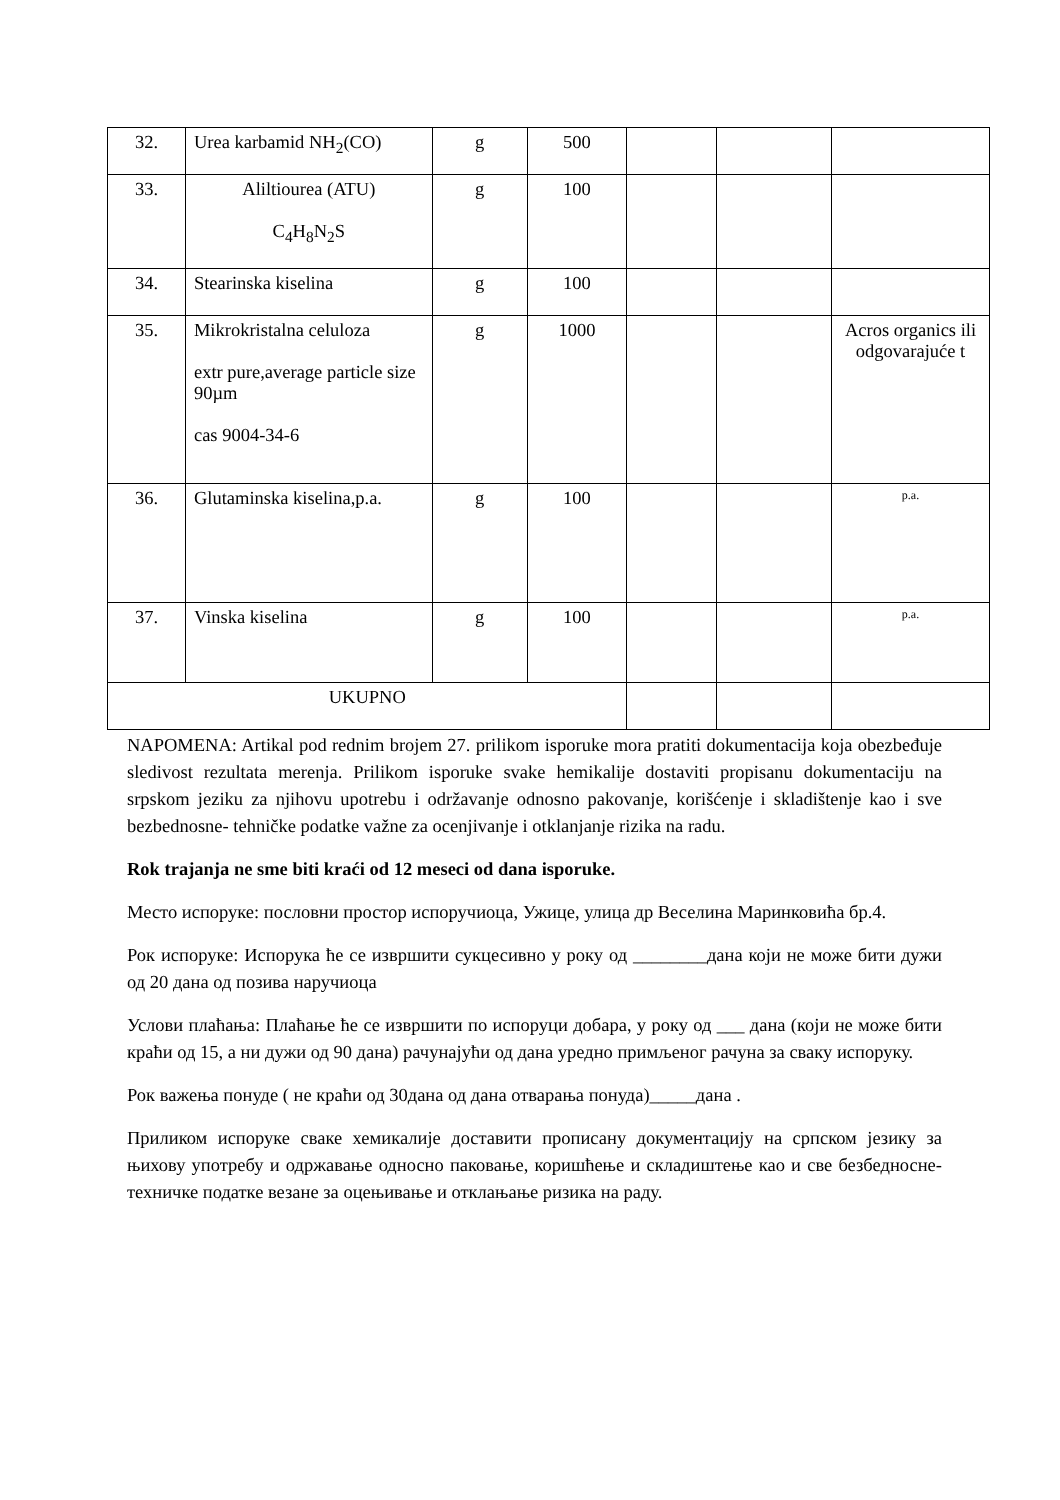| 32. | Urea karbamid NH<sub>2</sub>(CO) | g | 500 | | | |
| 33. | Aliltiourea (ATU) C<sub>4</sub>H<sub>8</sub>N<sub>2</sub>S | g | 100 | | | |
| 34. | Stearinska kiselina | g | 100 | | | |
| 35. | Mikrokristalna celuloza extr pure,average particle size 90µm cas 9004-34-6 | g | 1000 | | | Acros organics ili odgovarajuće t |
| 36. | Glutaminska kiselina,p.a. | g | 100 | | | p.a. |
| 37. | Vinska kiselina | g | 100 | | | p.a. |
| UKUPNO | | | | | | |
NAPOMENA: Artikal pod rednim brojem 27. prilikom isporuke mora pratiti dokumentacija koja obezbeđuje sledivost rezultata merenja. Prilikom isporuke svake hemikalije dostaviti propisanu dokumentaciju na srpskom jeziku za njihovu upotrebu i održavanje odnosno pakovanje, korišćenje i skladištenje kao i sve bezbednosne- tehničke podatke važne za ocenjivanje i otklanjanje rizika na radu.
Rok trajanja ne sme biti kraći od 12 meseci od dana isporuke.
Место испоруке: пословни простор испоручиоца, Ужице, улица др Веселина Маринковића бр.4.
Рок испоруке: Испорука ће се извршити сукцесивно у року од ________дана који не може бити дужи од 20 дана од позива наручиоца
Услови плаћања: Плаћање ће се извршити по испоруци добара, у року од ___ дана (који не може бити краћи од 15, а ни дужи од 90 дана) рачунајући од дана уредно примљеног рачуна за сваку испоруку.
Рок важења понуде ( не краћи од 30дана од дана отварања понуда)_____дана .
Приликом испоруке сваке хемикалије доставити прописану документацију на српском језику за њихову употребу и одржавање односно паковање, коришћење и складиштење као и све безбедносне-техничке податке везане за оцењивање и отклањање ризика на раду.